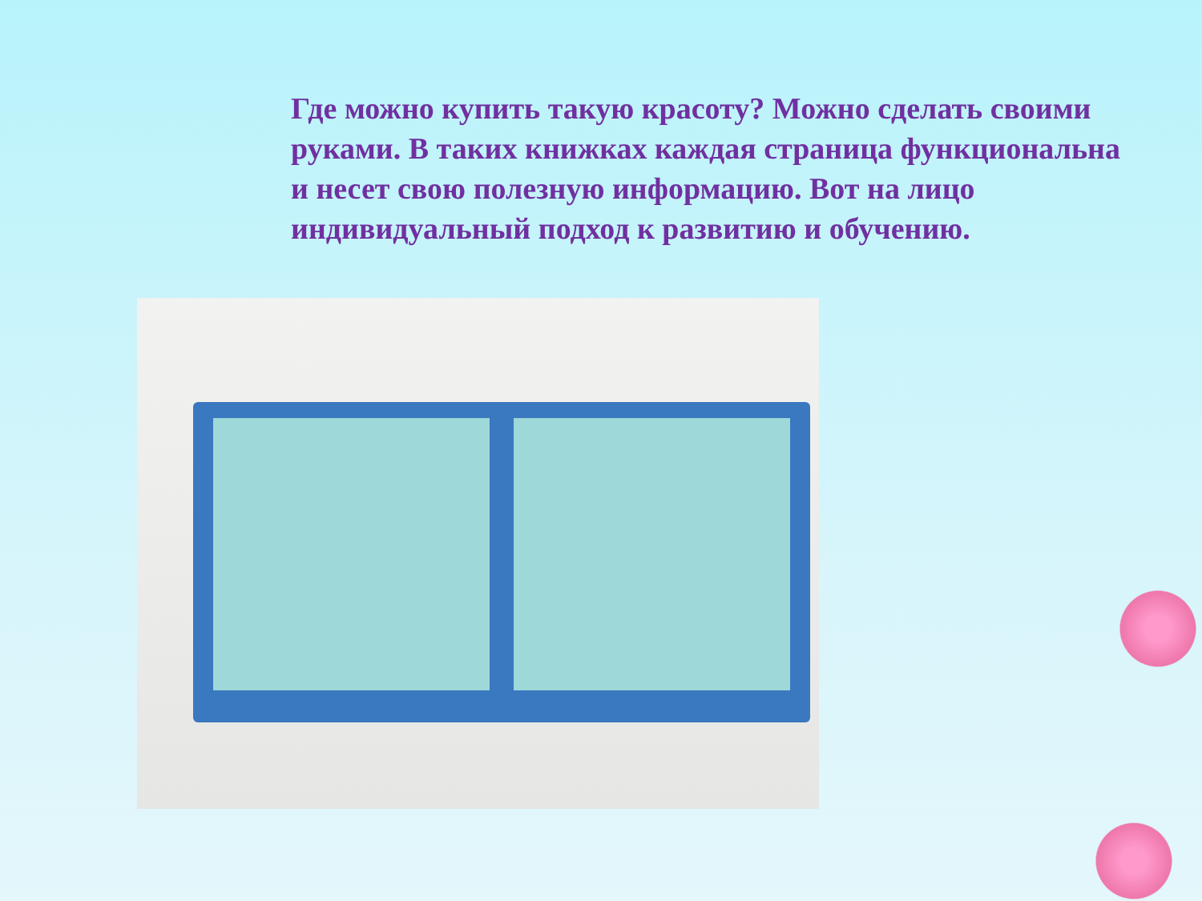Где можно купить такую красоту? Можно сделать своими руками. В таких книжках каждая страница функциональна и несет свою полезную информацию. Вот на лицо индивидуальный подход к развитию и обучению.